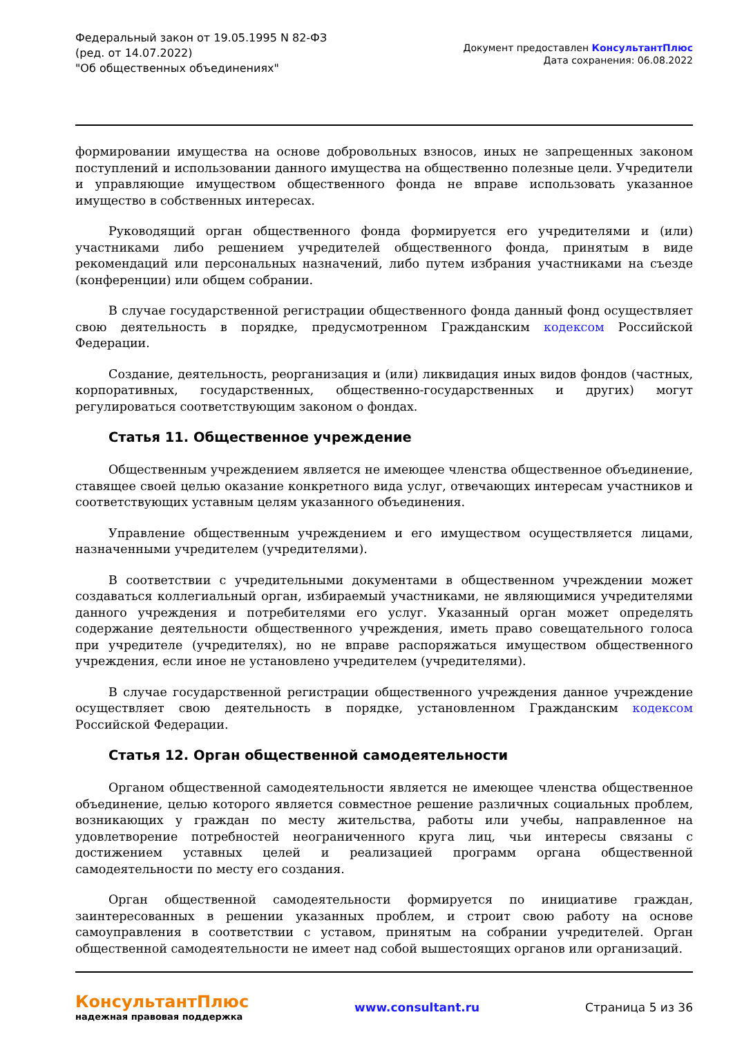Федеральный закон от 19.05.1995 N 82-ФЗ
(ред. от 14.07.2022)
"Об общественных объединениях"
Документ предоставлен КонсультантПлюс
Дата сохранения: 06.08.2022
формировании имущества на основе добровольных взносов, иных не запрещенных законом поступлений и использовании данного имущества на общественно полезные цели. Учредители и управляющие имуществом общественного фонда не вправе использовать указанное имущество в собственных интересах.
Руководящий орган общественного фонда формируется его учредителями и (или) участниками либо решением учредителей общественного фонда, принятым в виде рекомендаций или персональных назначений, либо путем избрания участниками на съезде (конференции) или общем собрании.
В случае государственной регистрации общественного фонда данный фонд осуществляет свою деятельность в порядке, предусмотренном Гражданским кодексом Российской Федерации.
Создание, деятельность, реорганизация и (или) ликвидация иных видов фондов (частных, корпоративных, государственных, общественно-государственных и других) могут регулироваться соответствующим законом о фондах.
Статья 11. Общественное учреждение
Общественным учреждением является не имеющее членства общественное объединение, ставящее своей целью оказание конкретного вида услуг, отвечающих интересам участников и соответствующих уставным целям указанного объединения.
Управление общественным учреждением и его имуществом осуществляется лицами, назначенными учредителем (учредителями).
В соответствии с учредительными документами в общественном учреждении может создаваться коллегиальный орган, избираемый участниками, не являющимися учредителями данного учреждения и потребителями его услуг. Указанный орган может определять содержание деятельности общественного учреждения, иметь право совещательного голоса при учредителе (учредителях), но не вправе распоряжаться имуществом общественного учреждения, если иное не установлено учредителем (учредителями).
В случае государственной регистрации общественного учреждения данное учреждение осуществляет свою деятельность в порядке, установленном Гражданским кодексом Российской Федерации.
Статья 12. Орган общественной самодеятельности
Органом общественной самодеятельности является не имеющее членства общественное объединение, целью которого является совместное решение различных социальных проблем, возникающих у граждан по месту жительства, работы или учебы, направленное на удовлетворение потребностей неограниченного круга лиц, чьи интересы связаны с достижением уставных целей и реализацией программ органа общественной самодеятельности по месту его создания.
Орган общественной самодеятельности формируется по инициативе граждан, заинтересованных в решении указанных проблем, и строит свою работу на основе самоуправления в соответствии с уставом, принятым на собрании учредителей. Орган общественной самодеятельности не имеет над собой вышестоящих органов или организаций.
КонсультантПлюс
надежная правовая поддержка
www.consultant.ru Страница 5 из 36